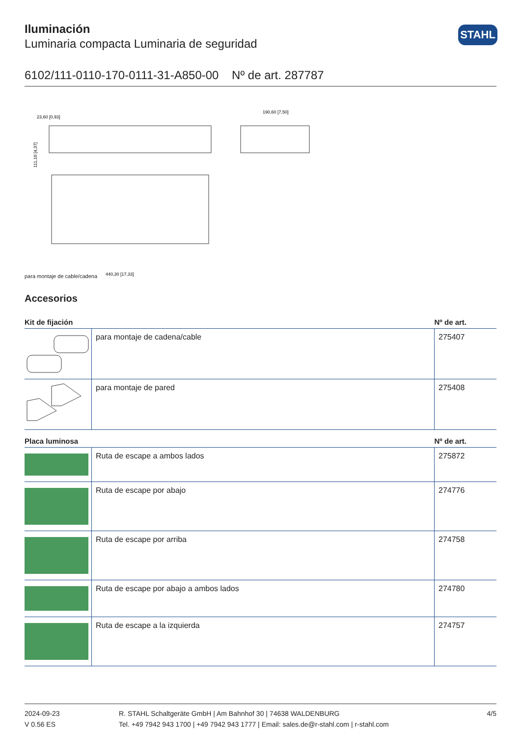STAHL
Iluminación
Luminaria compacta Luminaria de seguridad
6102/111-0110-170-0111-31-A850-00 Nº de art. 287787
111,10 [4,37]
190,60 [7,50]
440,30 [17,33]
23,60 [0,93]
para montaje de cable/cadena
Accesorios
| Kit de fijación | | Nº de art. |
| --- | --- | --- |
| | para montaje de cadena/cable | 275407 |
| | para montaje de pared | 275408 |
| Placa luminosa | | Nº de art. |
| | Ruta de escape a ambos lados | 275872 |
| | Ruta de escape por abajo | 274776 |
| | Ruta de escape por arriba | 274758 |
| | Ruta de escape por abajo a ambos lados | 274780 |
| | Ruta de escape a la izquierda | 274757 |
2024-09-23
V 0.56 ES
R. STAHL Schaltgeräte GmbH | Am Bahnhof 30 | 74638 WALDENBURG
Tel. +49 7942 943 1700 | +49 7942 943 1777 | Email: sales.de@r-stahl.com | r-stahl.com
4/5